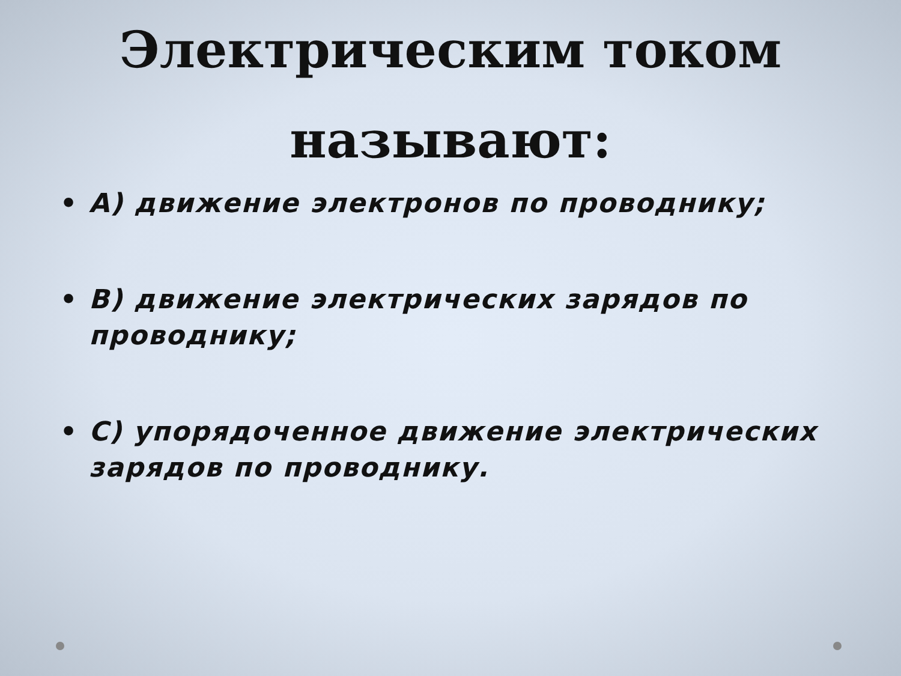Электрическим током называют:
• A) движение электронов по проводнику;
• B) движение электрических зарядов по проводнику;
• C) упорядоченное движение электрических зарядов по проводнику.